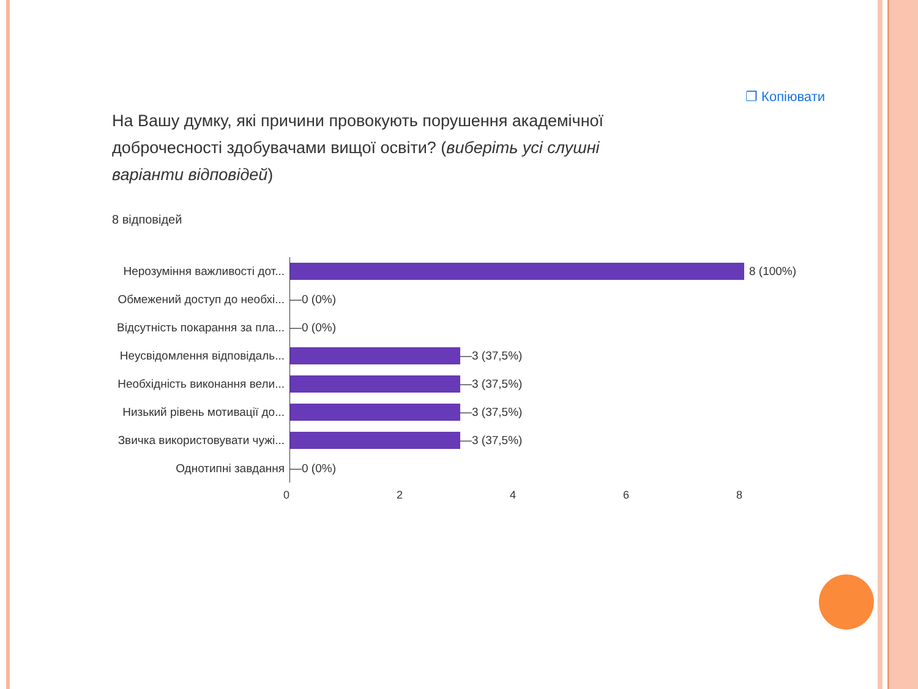❐ Копіювати
На Вашу думку, які причини провокують порушення академічної доброчесності здобувачами вищої освіти? (виберіть усі слушні варіанти відповідей)
8 відповідей
Нерозуміння важливості дот...
8 (100%)
Обмежений доступ до необхі...
—0 (0%)
Відсутність покарання за пла...
—0 (0%)
Неусвідомлення відповідаль...
—3 (37,5%)
Необхідність виконання вели...
—3 (37,5%)
Низький рівень мотивації до...
—3 (37,5%)
Звичка використовувати чужі...
—3 (37,5%)
Однотипні завдання
—0 (0%)
0 2 4 6 8